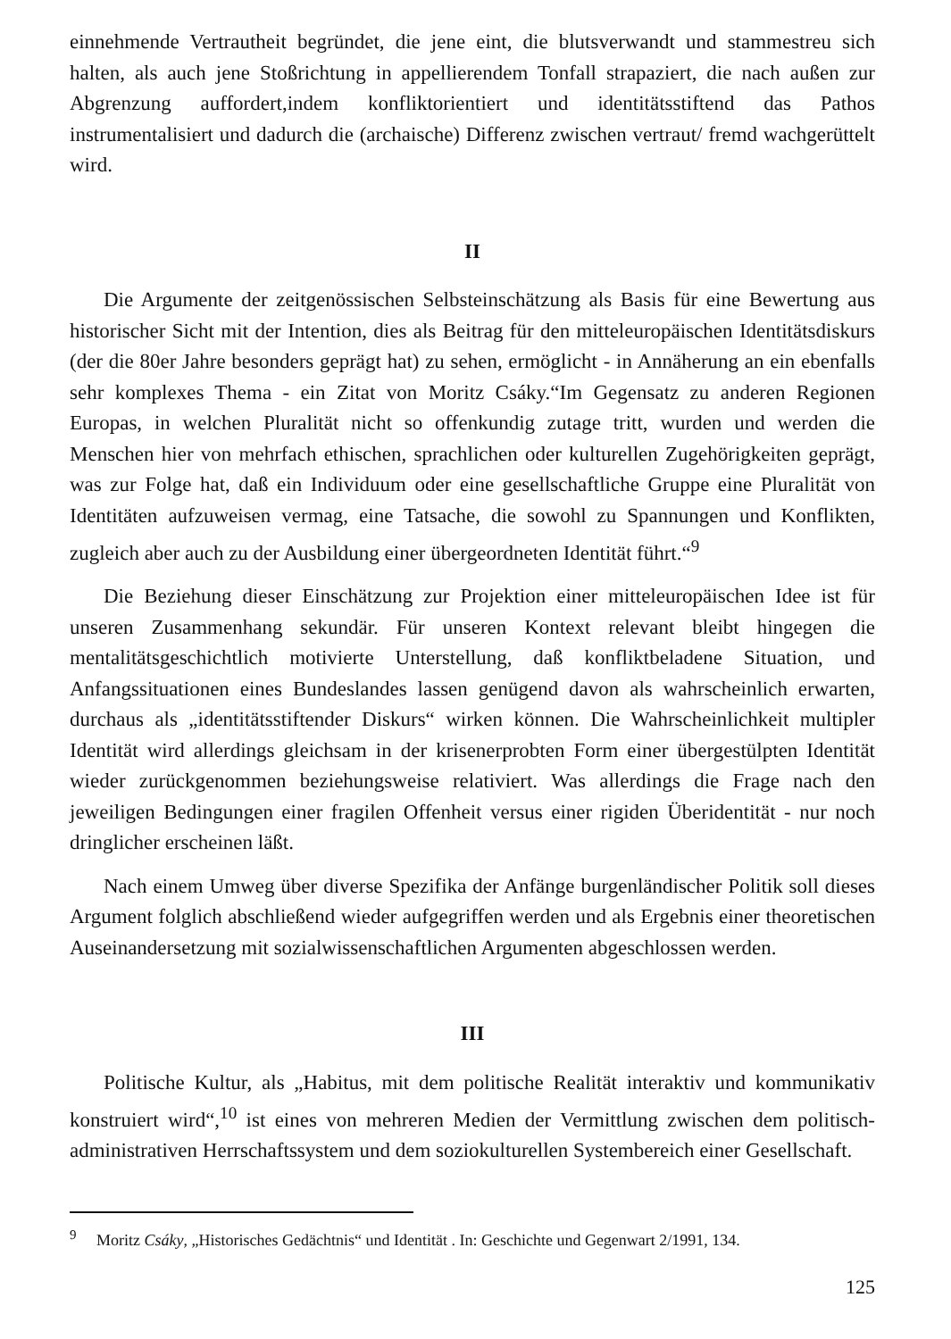einnehmende Vertrautheit begründet, die jene eint, die blutsverwandt und stammestreu sich halten, als auch jene Stoßrichtung in appellierendem Tonfall strapaziert, die nach außen zur Abgrenzung auffordert,indem konfliktorientiert und identitätsstiftend das Pathos instrumentalisiert und dadurch die (archaische) Differenz zwischen vertraut/ fremd wachgerüttelt wird.
II
Die Argumente der zeitgenössischen Selbsteinschätzung als Basis für eine Bewertung aus historischer Sicht mit der Intention, dies als Beitrag für den mitteleuropäischen Identitätsdiskurs (der die 80er Jahre besonders geprägt hat) zu sehen, ermöglicht - in Annäherung an ein ebenfalls sehr komplexes Thema - ein Zitat von Moritz Csáky.“Im Gegensatz zu anderen Regionen Europas, in welchen Pluralität nicht so offenkundig zutage tritt, wurden und werden die Menschen hier von mehrfach ethischen, sprachlichen oder kulturellen Zugehörigkeiten geprägt, was zur Folge hat, daß ein Individuum oder eine gesellschaftliche Gruppe eine Pluralität von Identitäten aufzuweisen vermag, eine Tatsache, die sowohl zu Spannungen und Konflikten, zugleich aber auch zu der Ausbildung einer übergeordneten Identität führt.“<sup>9</sup>
Die Beziehung dieser Einschätzung zur Projektion einer mitteleuropäischen Idee ist für unseren Zusammenhang sekundär. Für unseren Kontext relevant bleibt hingegen die mentalitätsgeschichtlich motivierte Unterstellung, daß konfliktbeladene Situation, und Anfangssituationen eines Bundeslandes lassen genügend davon als wahrscheinlich erwarten, durchaus als „identitätsstiftender Diskurs“ wirken können. Die Wahrscheinlichkeit multipler Identität wird allerdings gleichsam in der krisenerprobten Form einer übergestülpten Identität wieder zurückgenommen beziehungsweise relativiert. Was allerdings die Frage nach den jeweiligen Bedingungen einer fragilen Offenheit versus einer rigiden Überidentität - nur noch dringlicher erscheinen läßt.
Nach einem Umweg über diverse Spezifika der Anfänge burgenländischer Politik soll dieses Argument folglich abschließend wieder aufgegriffen werden und als Ergebnis einer theoretischen Auseinandersetzung mit sozialwissenschaftlichen Argumenten abgeschlossen werden.
III
Politische Kultur, als „Habitus, mit dem politische Realität interaktiv und kommunikativ konstruiert wird“,<sup>10</sup> ist eines von mehreren Medien der Vermittlung zwischen dem politisch-administrativen Herrschaftssystem und dem soziokulturellen Systembereich einer Gesellschaft.
<sup>9</sup> Moritz Csáky, „Historisches Gedächtnis“ und Identität . In: Geschichte und Gegenwart 2/1991, 134.
125